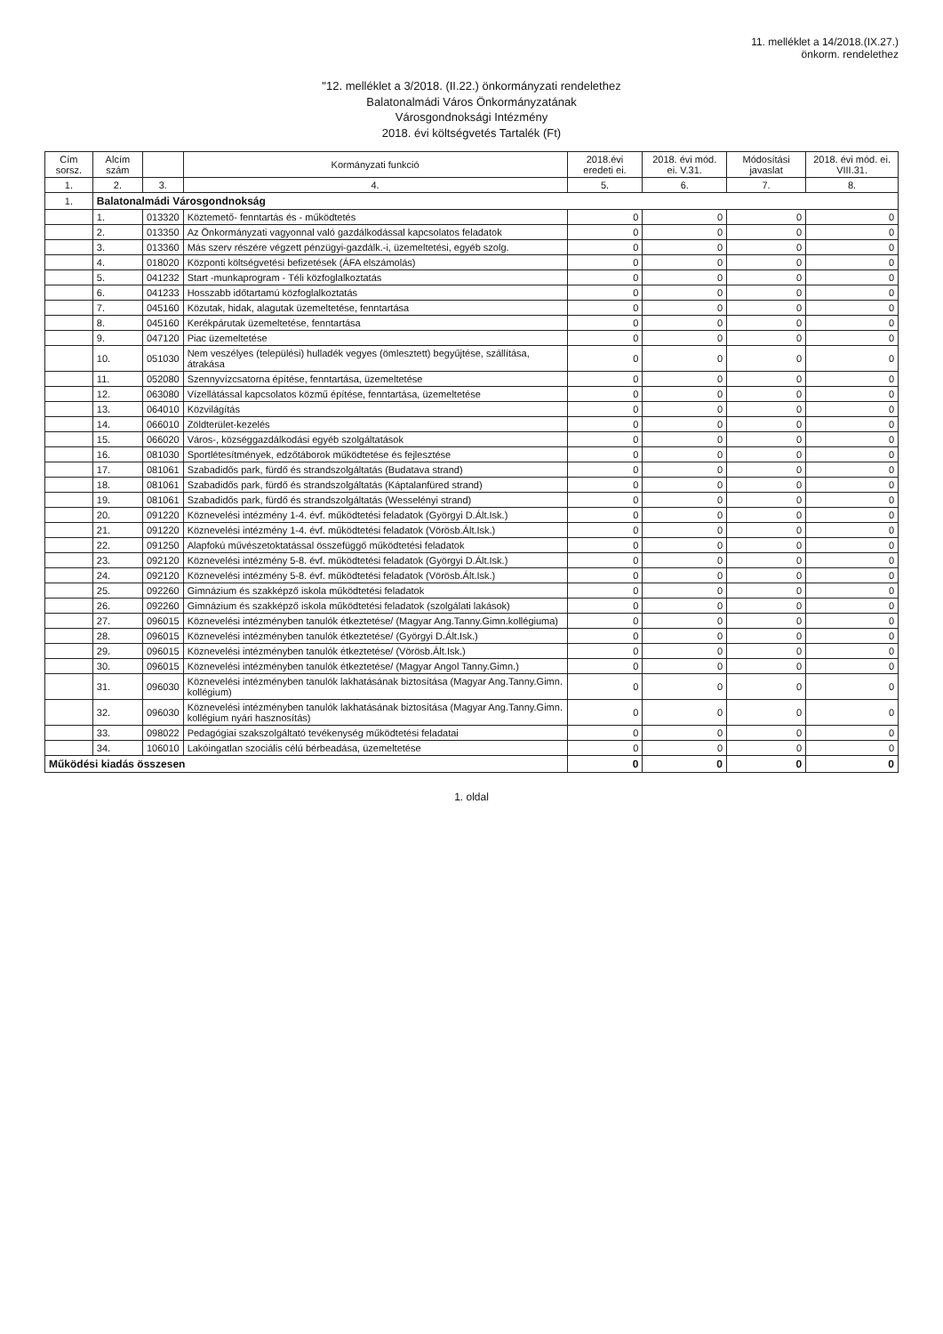11. melléklet a 14/2018.(IX.27.)
önkorm. rendelethez
"12. melléklet a 3/2018. (II.22.) önkormányzati rendelethez
Balatonalmádi Város Önkormányzatának
Városgondnoksági Intézmény
2018. évi költségvetés Tartalék (Ft)
| Cím sorsz. | Alcím szám | | Kormányzati funkció | 2018.évi eredeti ei. | 2018. évi mód. ei. V.31. | Módosítási javaslat | 2018. évi mód. ei. VIII.31. |
| --- | --- | --- | --- | --- | --- | --- | --- |
| 1. | 2. | 3. | 4. | 5. | 6. | 7. | 8. |
| 1. | Balatonalmádi Városgondnokság | | | | | | |
| | 1. | 013320 | Köztemető- fenntartás és - működtetés | 0 | 0 | 0 | 0 |
| | 2. | 013350 | Az Önkormányzati vagyonnal való gazdálkodással kapcsolatos feladatok | 0 | 0 | 0 | 0 |
| | 3. | 013360 | Más szerv részére végzett pénzügyi-gazdálk.-i, üzemeltetési, egyéb szolg. | 0 | 0 | 0 | 0 |
| | 4. | 018020 | Központi költségvetési befizetések (ÁFA elszámolás) | 0 | 0 | 0 | 0 |
| | 5. | 041232 | Start -munkaprogram - Téli közfoglalkoztatás | 0 | 0 | 0 | 0 |
| | 6. | 041233 | Hosszabb időtartamú közfoglalkoztatás | 0 | 0 | 0 | 0 |
| | 7. | 045160 | Közutak, hidak, alagutak üzemeltetése, fenntartása | 0 | 0 | 0 | 0 |
| | 8. | 045160 | Kerékpárutak üzemeltetése, fenntartása | 0 | 0 | 0 | 0 |
| | 9. | 047120 | Piac üzemeltetése | 0 | 0 | 0 | 0 |
| | 10. | 051030 | Nem veszélyes (települési) hulladék vegyes (ömlesztett) begyűjtése, szállítása, átrakása | 0 | 0 | 0 | 0 |
| | 11. | 052080 | Szennyvízcsatorna építése, fenntartása, üzemeltetése | 0 | 0 | 0 | 0 |
| | 12. | 063080 | Vízellátással kapcsolatos közmű építése, fenntartása, üzemeltetése | 0 | 0 | 0 | 0 |
| | 13. | 064010 | Közvilágítás | 0 | 0 | 0 | 0 |
| | 14. | 066010 | Zöldterület-kezelés | 0 | 0 | 0 | 0 |
| | 15. | 066020 | Város-, községgazdálkodási egyéb szolgáltatások | 0 | 0 | 0 | 0 |
| | 16. | 081030 | Sportlétesítmények, edzőtáborok működtetése és fejlesztése | 0 | 0 | 0 | 0 |
| | 17. | 081061 | Szabadidős park, fürdő és strandszolgáltatás (Budatava strand) | 0 | 0 | 0 | 0 |
| | 18. | 081061 | Szabadidős park, fürdő és strandszolgáltatás (Káptalanfüred strand) | 0 | 0 | 0 | 0 |
| | 19. | 081061 | Szabadidős park, fürdő és strandszolgáltatás (Wesselényi strand) | 0 | 0 | 0 | 0 |
| | 20. | 091220 | Köznevelési intézmény 1-4. évf. működtetési feladatok (Györgyi D.Ált.Isk.) | 0 | 0 | 0 | 0 |
| | 21. | 091220 | Köznevelési intézmény 1-4. évf. működtetési feladatok (Vörösb.Ált.Isk.) | 0 | 0 | 0 | 0 |
| | 22. | 091250 | Alapfokú művészetoktatással összefüggő működtetési feladatok | 0 | 0 | 0 | 0 |
| | 23. | 092120 | Köznevelési intézmény 5-8. évf. működtetési feladatok (Györgyi D.Ált.Isk.) | 0 | 0 | 0 | 0 |
| | 24. | 092120 | Köznevelési intézmény 5-8. évf. működtetési feladatok (Vörösb.Ált.Isk.) | 0 | 0 | 0 | 0 |
| | 25. | 092260 | Gimnázium és szakképző iskola működtetési feladatok | 0 | 0 | 0 | 0 |
| | 26. | 092260 | Gimnázium és szakképző iskola működtetési feladatok (szolgálati lakások) | 0 | 0 | 0 | 0 |
| | 27. | 096015 | Köznevelési intézményben tanulók étkeztetése/ (Magyar Ang.Tanny.Gimn.kollégiuma) | 0 | 0 | 0 | 0 |
| | 28. | 096015 | Köznevelési intézményben tanulók étkeztetése/ (Györgyi D.Ált.Isk.) | 0 | 0 | 0 | 0 |
| | 29. | 096015 | Köznevelési intézményben tanulók étkeztetése/ (Vörösb.Ált.Isk.) | 0 | 0 | 0 | 0 |
| | 30. | 096015 | Köznevelési intézményben tanulók étkeztetése/ (Magyar Angol Tanny.Gimn.) | 0 | 0 | 0 | 0 |
| | 31. | 096030 | Köznevelési intézményben tanulók lakhatásának biztosítása (Magyar Ang.Tanny.Gimn. kollégium) | 0 | 0 | 0 | 0 |
| | 32. | 096030 | Köznevelési intézményben tanulók lakhatásának biztosítása (Magyar Ang.Tanny.Gimn. kollégium nyári hasznosítás) | 0 | 0 | 0 | 0 |
| | 33. | 098022 | Pedagógiai szakszolgáltató tevékenység működtetési feladatai | 0 | 0 | 0 | 0 |
| | 34. | 106010 | Lakóingatlan szociális célú bérbeadása, üzemeltetése | 0 | 0 | 0 | 0 |
| Működési kiadás összesen | | | | 0 | 0 | 0 | 0 |
1. oldal